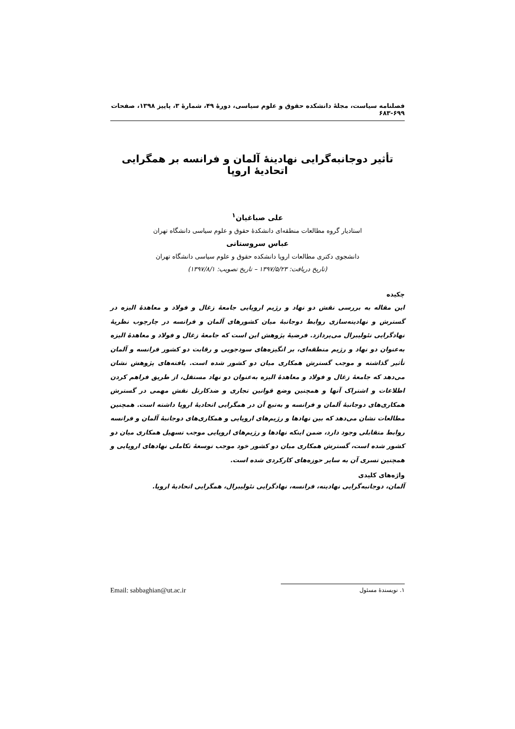فصلنامه سیاست، مجلهٔ دانشکده حقوق و علوم سیاسی، دورهٔ ۴۹، شمارهٔ ۳، پاییز ۱۳۹۸، صفحات ۶۹۹-۶۸۳
تأثیر دوجانبه‌گرایی نهادینهٔ آلمان و فرانسه بر همگرایی اتحادیهٔ اروپا
علی صباغیان<sup>۱</sup>
استادیار گروه مطالعات منطقه‌ای دانشکدهٔ حقوق و علوم سیاسی دانشگاه تهران
عباس سروستانی
دانشجوی دکتری مطالعات اروپا دانشکده حقوق و علوم سیاسی دانشگاه تهران
(تاریخ دریافت: ۱۳۹۷/۵/۲۳ – تاریخ تصویب: ۱۳۹۷/۸/۱)
چکیده
این مقاله به بررسی نقش دو نهاد و رژیم اروپایی جامعهٔ زغال و فولاد و معاهدهٔ الیزه در گسترش و نهادینه‌سازی روابط دوجانبهٔ میان کشورهای آلمان و فرانسه در چارچوب نظریهٔ نهادگرایی نئولیبرال می‌پردازد. فرضیهٔ پژوهش این است که جامعهٔ زغال و فولاد و معاهدهٔ الیزه به‌عنوان دو نهاد و رژیم منطقه‌ای، بر انگیزه‌های سودجویی و رقابت دو کشور فرانسه و آلمان تأثیر گذاشته و موجب گسترش همکاری میان دو کشور شده است. یافته‌های پژوهش نشان می‌دهد که جامعهٔ زغال و فولاد و معاهدهٔ الیزه به‌عنوان دو نهاد مستقل، از طریق فراهم کردن اطلاعات و اشتراک آنها و همچنین وضع قوانین تجاری و ضدکارتل نقش مهمی در گسترش همکاری‌های دوجانبهٔ آلمان و فرانسه و به‌تبع آن در همگرایی اتحادیهٔ اروپا داشته است. همچنین مطالعات نشان می‌دهد که بین نهادها و رژیم‌های اروپایی و همکاری‌های دوجانبهٔ آلمان و فرانسه روابط متقابلی وجود دارد، ضمن اینکه نهادها و رژیم‌های اروپایی موجب تسهیل همکاری میان دو کشور شده است، گسترش همکاری میان دو کشور خود موجب توسعهٔ تکاملی نهادهای اروپایی و همچنین تسری آن به سایر حوزه‌های کارکردی شده است.
واژه‌های کلیدی
آلمان، دوجانبه‌گرایی نهادینه، فرانسه، نهادگرایی نئولیبرال، همگرایی اتحادیهٔ اروپا.
۱. نویسندهٔ مسئول Email: sabbaghian@ut.ac.ir